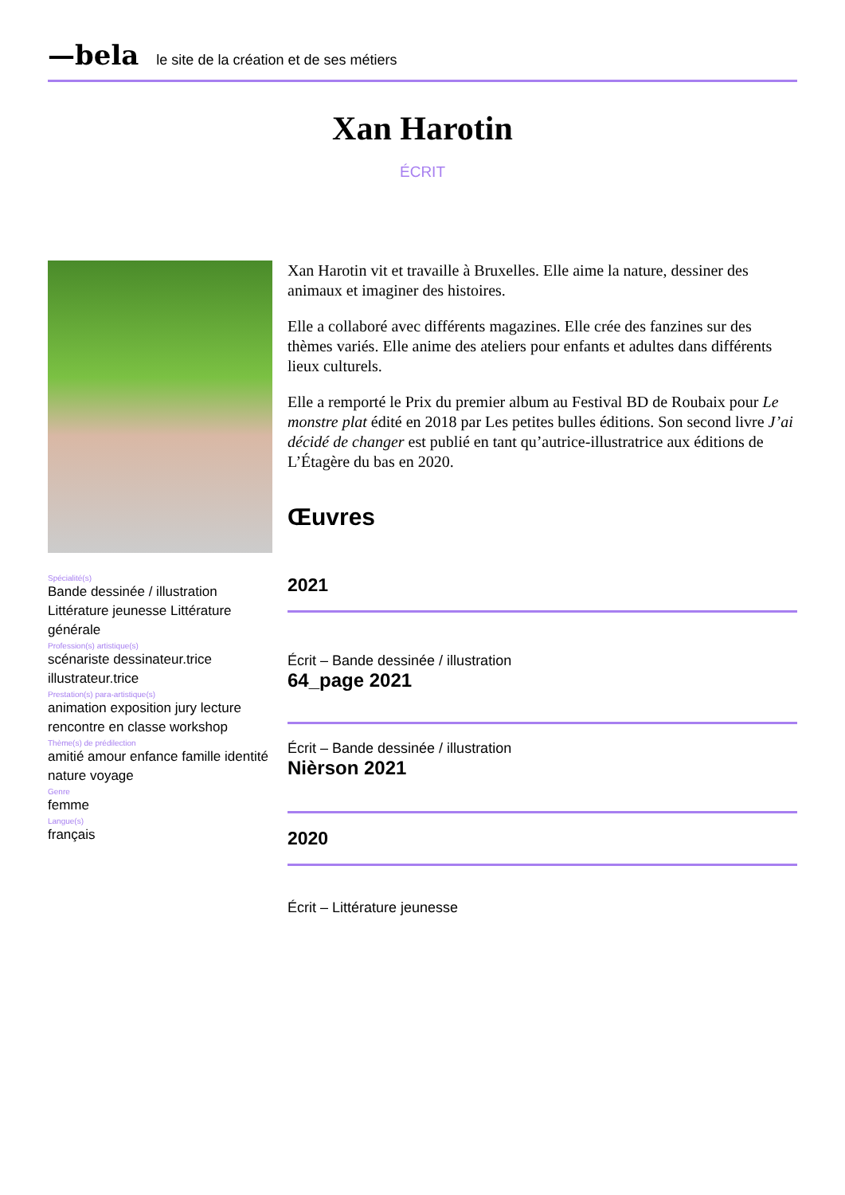—bela le site de la création et de ses métiers
Xan Harotin
ÉCRIT
Spécialité(s)
Bande dessinée / illustration Littérature jeunesse Littérature générale
Profession(s) artistique(s)
scénariste dessinateur.trice illustrateur.trice
Prestation(s) para-artistique(s)
animation exposition jury lecture rencontre en classe workshop
Thème(s) de prédilection
amitié amour enfance famille identité nature voyage
Genre
femme
Langue(s)
français
Xan Harotin vit et travaille à Bruxelles. Elle aime la nature, dessiner des animaux et imaginer des histoires.
Elle a collaboré avec différents magazines. Elle crée des fanzines sur des thèmes variés. Elle anime des ateliers pour enfants et adultes dans différents lieux culturels.
Elle a remporté le Prix du premier album au Festival BD de Roubaix pour Le monstre plat édité en 2018 par Les petites bulles éditions. Son second livre J’ai décidé de changer est publié en tant qu’autrice-illustratrice aux éditions de L’Étagère du bas en 2020.
Œuvres
2021
Écrit – Bande dessinée / illustration
64_page 2021
Écrit – Bande dessinée / illustration
Nièrson 2021
2020
Écrit – Littérature jeunesse